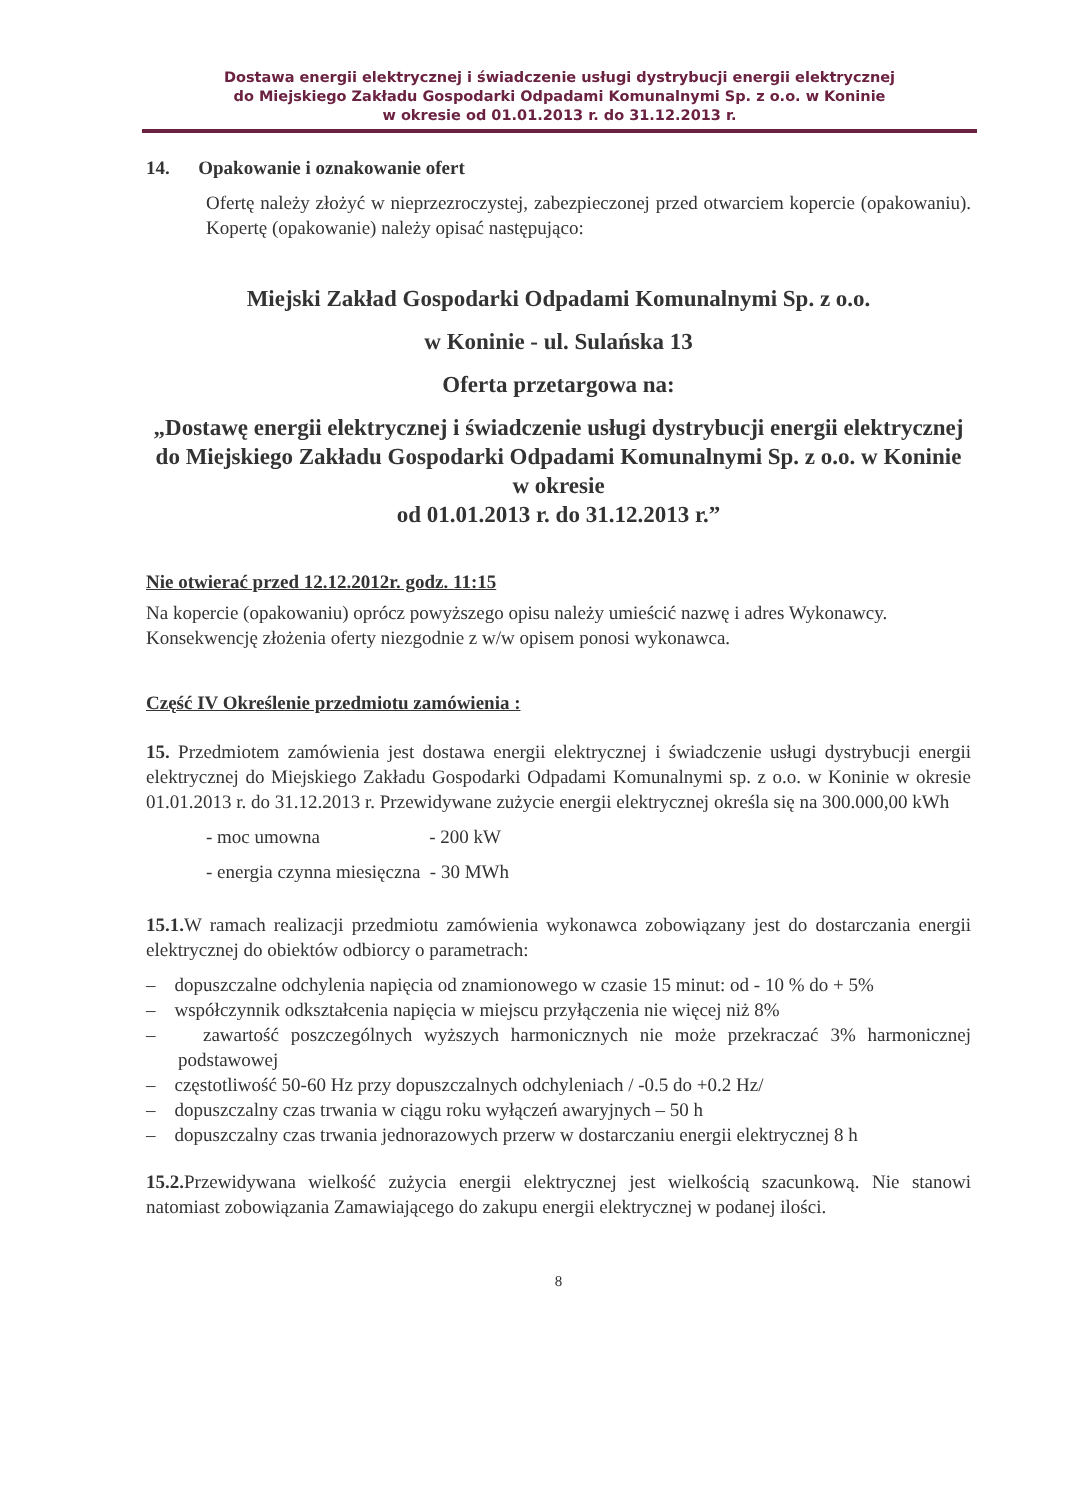Dostawa energii elektrycznej i świadczenie usługi dystrybucji energii elektrycznej
do Miejskiego Zakładu Gospodarki Odpadami Komunalnymi Sp. z o.o. w Koninie
w okresie od 01.01.2013 r. do 31.12.2013 r.
14. Opakowanie i oznakowanie ofert
Ofertę należy złożyć w nieprzezroczystej, zabezpieczonej przed otwarciem kopercie (opakowaniu). Kopertę (opakowanie) należy opisać następująco:
Miejski Zakład Gospodarki Odpadami Komunalnymi Sp. z o.o.
w Koninie - ul. Sulańska 13
Oferta przetargowa na:
„Dostawę energii elektrycznej i świadczenie usługi dystrybucji energii elektrycznej do Miejskiego Zakładu Gospodarki Odpadami Komunalnymi Sp. z o.o. w Koninie w okresie
od 01.01.2013 r. do 31.12.2013 r.”
Nie otwierać przed 12.12.2012r. godz. 11:15
Na kopercie (opakowaniu) oprócz powyższego opisu należy umieścić nazwę i adres Wykonawcy. Konsekwencję złożenia oferty niezgodnie z w/w opisem ponosi wykonawca.
Część IV Określenie przedmiotu zamówienia :
15. Przedmiotem zamówienia jest dostawa energii elektrycznej i świadczenie usługi dystrybucji energii elektrycznej do Miejskiego Zakładu Gospodarki Odpadami Komunalnymi sp. z o.o. w Koninie w okresie 01.01.2013 r. do 31.12.2013 r. Przewidywane zużycie energii elektrycznej określa się na 300.000,00 kWh
- moc umowna - 200 kW
- energia czynna miesięczna - 30 MWh
15.1. W ramach realizacji przedmiotu zamówienia wykonawca zobowiązany jest do dostarczania energii elektrycznej do obiektów odbiorcy o parametrach:
– dopuszczalne odchylenia napięcia od znamionowego w czasie 15 minut: od - 10 % do + 5%
– współczynnik odkształcenia napięcia w miejscu przyłączenia nie więcej niż 8%
– zawartość poszczególnych wyższych harmonicznych nie może przekraczać 3% harmonicznej podstawowej
– częstotliwość 50-60 Hz przy dopuszczalnych odchyleniach / -0.5 do +0.2 Hz/
– dopuszczalny czas trwania w ciągu roku wyłączeń awaryjnych – 50 h
– dopuszczalny czas trwania jednorazowych przerw w dostarczaniu energii elektrycznej 8 h
15.2. Przewidywana wielkość zużycia energii elektrycznej jest wielkością szacunkową. Nie stanowi natomiast zobowiązania Zamawiającego do zakupu energii elektrycznej w podanej ilości.
8